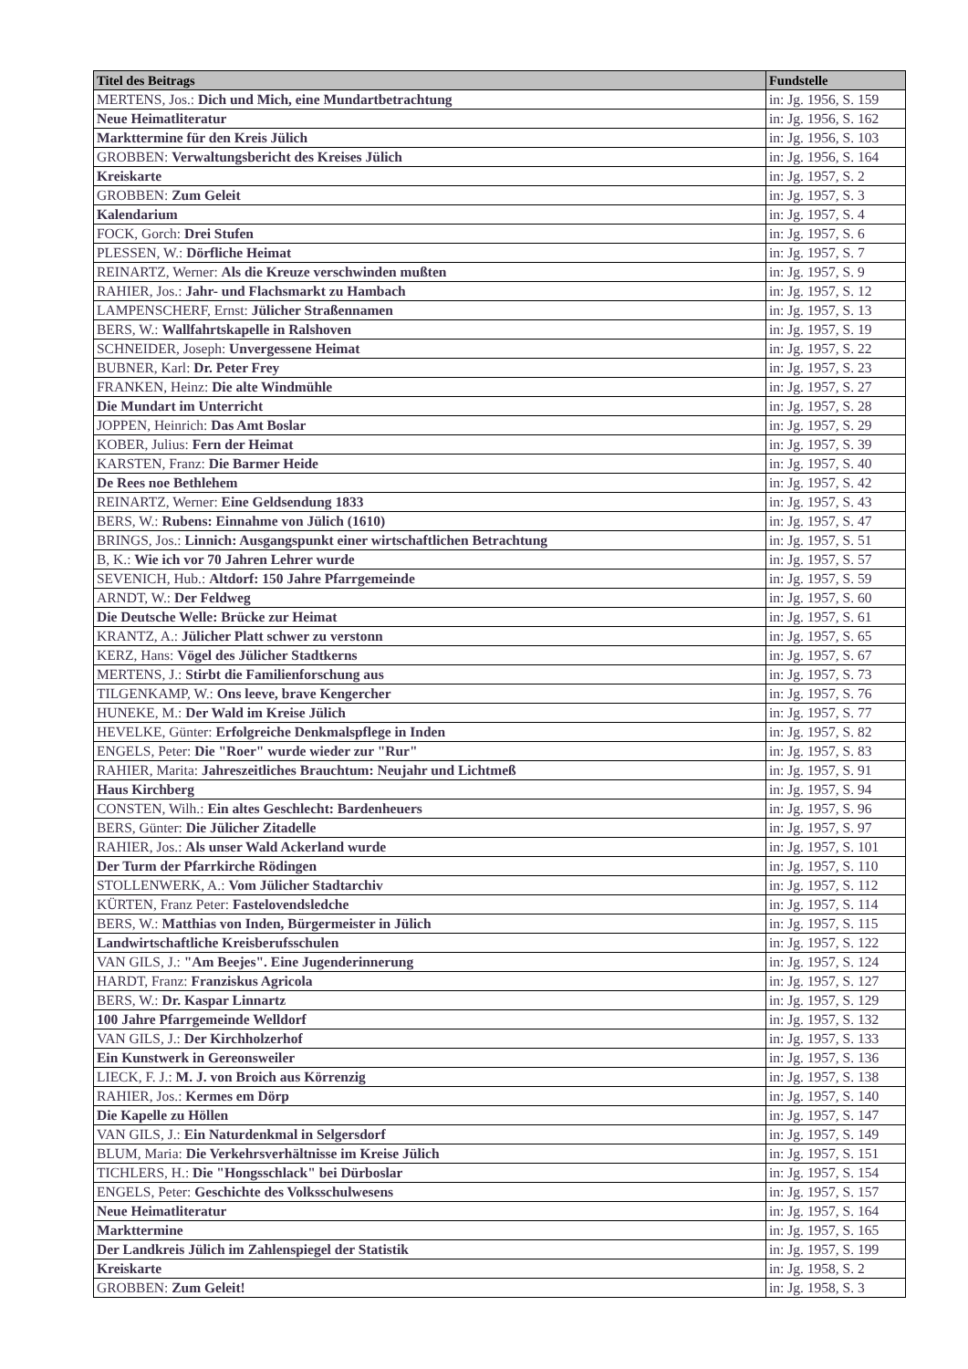| Titel des Beitrags | Fundstelle |
| --- | --- |
| MERTENS, Jos.: Dich und Mich, eine Mundartbetrachtung | in: Jg. 1956, S. 159 |
| Neue Heimatliteratur | in: Jg. 1956, S. 162 |
| Markttermine für den Kreis Jülich | in: Jg. 1956, S. 103 |
| GROBBEN: Verwaltungsbericht des Kreises Jülich | in: Jg. 1956, S. 164 |
| Kreiskarte | in: Jg. 1957, S. 2 |
| GROBBEN: Zum Geleit | in: Jg. 1957, S. 3 |
| Kalendarium | in: Jg. 1957, S. 4 |
| FOCK, Gorch: Drei Stufen | in: Jg. 1957, S. 6 |
| PLESSEN, W.: Dörfliche Heimat | in: Jg. 1957, S. 7 |
| REINARTZ, Werner: Als die Kreuze verschwinden mußten | in: Jg. 1957, S. 9 |
| RAHIER, Jos.: Jahr- und Flachsmarkt zu Hambach | in: Jg. 1957, S. 12 |
| LAMPENSCHERF, Ernst: Jülicher Straßennamen | in: Jg. 1957, S. 13 |
| BERS, W.: Wallfahrtskapelle in Ralshoven | in: Jg. 1957, S. 19 |
| SCHNEIDER, Joseph: Unvergessene Heimat | in: Jg. 1957, S. 22 |
| BUBNER, Karl: Dr. Peter Frey | in: Jg. 1957, S. 23 |
| FRANKEN, Heinz: Die alte Windmühle | in: Jg. 1957, S. 27 |
| Die Mundart im Unterricht | in: Jg. 1957, S. 28 |
| JOPPEN, Heinrich: Das Amt Boslar | in: Jg. 1957, S. 29 |
| KOBER, Julius: Fern der Heimat | in: Jg. 1957, S. 39 |
| KARSTEN, Franz: Die Barmer Heide | in: Jg. 1957, S. 40 |
| De Rees noe Bethlehem | in: Jg. 1957, S. 42 |
| REINARTZ, Werner: Eine Geldsendung 1833 | in: Jg. 1957, S. 43 |
| BERS, W.: Rubens: Einnahme von Jülich (1610) | in: Jg. 1957, S. 47 |
| BRINGS, Jos.: Linnich: Ausgangspunkt einer wirtschaftlichen Betrachtung | in: Jg. 1957, S. 51 |
| B, K.: Wie ich vor 70 Jahren Lehrer wurde | in: Jg. 1957, S. 57 |
| SEVENICH, Hub.: Altdorf: 150 Jahre Pfarrgemeinde | in: Jg. 1957, S. 59 |
| ARNDT, W.: Der Feldweg | in: Jg. 1957, S. 60 |
| Die Deutsche Welle: Brücke zur Heimat | in: Jg. 1957, S. 61 |
| KRANTZ, A.: Jülicher Platt schwer zu verstonn | in: Jg. 1957, S. 65 |
| KERZ, Hans: Vögel des Jülicher Stadtkerns | in: Jg. 1957, S. 67 |
| MERTENS, J.: Stirbt die Familienforschung aus | in: Jg. 1957, S. 73 |
| TILGENKAMP, W.: Ons leeve, brave Kengercher | in: Jg. 1957, S. 76 |
| HUNEKE, M.: Der Wald im Kreise Jülich | in: Jg. 1957, S. 77 |
| HEVELKE, Günter: Erfolgreiche Denkmalspflege in Inden | in: Jg. 1957, S. 82 |
| ENGELS, Peter: Die "Roer" wurde wieder zur "Rur" | in: Jg. 1957, S. 83 |
| RAHIER, Marita: Jahreszeitliches Brauchtum: Neujahr und Lichtmeß | in: Jg. 1957, S. 91 |
| Haus Kirchberg | in: Jg. 1957, S. 94 |
| CONSTEN, Wilh.: Ein altes Geschlecht: Bardenheuers | in: Jg. 1957, S. 96 |
| BERS, Günter: Die Jülicher Zitadelle | in: Jg. 1957, S. 97 |
| RAHIER, Jos.: Als unser Wald Ackerland wurde | in: Jg. 1957, S. 101 |
| Der Turm der Pfarrkirche Rödingen | in: Jg. 1957, S. 110 |
| STOLLENWERK, A.: Vom Jülicher Stadtarchiv | in: Jg. 1957, S. 112 |
| KÜRTEN, Franz Peter: Fastelovendsledche | in: Jg. 1957, S. 114 |
| BERS, W.: Matthias von Inden, Bürgermeister in Jülich | in: Jg. 1957, S. 115 |
| Landwirtschaftliche Kreisberufsschulen | in: Jg. 1957, S. 122 |
| VAN GILS, J.: "Am Beejes". Eine Jugenderinnerung | in: Jg. 1957, S. 124 |
| HARDT, Franz: Franziskus Agricola | in: Jg. 1957, S. 127 |
| BERS, W.: Dr. Kaspar Linnartz | in: Jg. 1957, S. 129 |
| 100 Jahre Pfarrgemeinde Welldorf | in: Jg. 1957, S. 132 |
| VAN GILS, J.: Der Kirchholzerhof | in: Jg. 1957, S. 133 |
| Ein Kunstwerk in Gereonsweiler | in: Jg. 1957, S. 136 |
| LIECK, F. J.: M. J. von Broich aus Körrenzig | in: Jg. 1957, S. 138 |
| RAHIER, Jos.: Kermes em Dörp | in: Jg. 1957, S. 140 |
| Die Kapelle zu Höllen | in: Jg. 1957, S. 147 |
| VAN GILS, J.: Ein Naturdenkmal in Selgersdorf | in: Jg. 1957, S. 149 |
| BLUM, Maria: Die Verkehrsverhältnisse im Kreise Jülich | in: Jg. 1957, S. 151 |
| TICHLERS, H.: Die "Hongsschlack" bei Dürboslar | in: Jg. 1957, S. 154 |
| ENGELS, Peter: Geschichte des Volksschulwesens | in: Jg. 1957, S. 157 |
| Neue Heimatliteratur | in: Jg. 1957, S. 164 |
| Markttermine | in: Jg. 1957, S. 165 |
| Der Landkreis Jülich im Zahlenspiegel der Statistik | in: Jg. 1957, S. 199 |
| Kreiskarte | in: Jg. 1958, S. 2 |
| GROBBEN: Zum Geleit! | in: Jg. 1958, S. 3 |